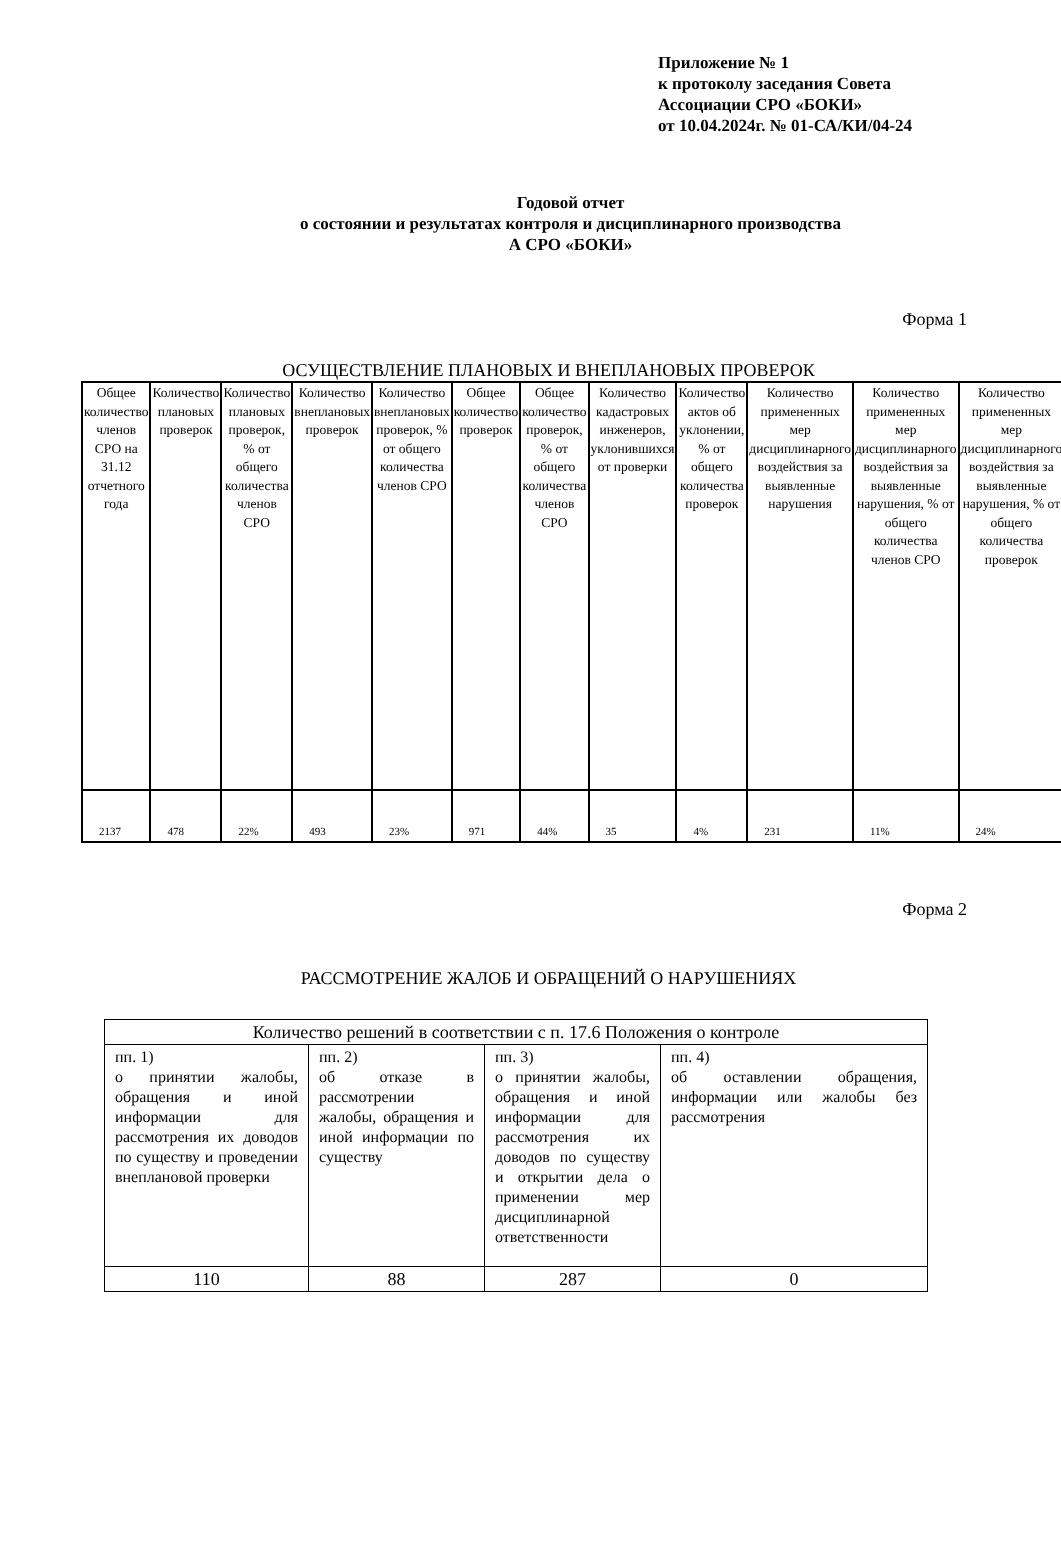Приложение № 1
к протоколу заседания Совета
Ассоциации СРО «БОКИ»
от 10.04.2024г. № 01-СА/КИ/04-24
Годовой отчет
о состоянии и результатах контроля и дисциплинарного производства
А СРО «БОКИ»
Форма 1
ОСУЩЕСТВЛЕНИЕ ПЛАНОВЫХ И ВНЕПЛАНОВЫХ ПРОВЕРОК
| Общее количество членов СРО на 31.12 отчетного года | Количество плановых проверок | Количество плановых проверок, % от общего количества членов СРО | Количество внеплановых проверок | Количество внеплановых проверок, % от общего количества членов СРО | Общее количество проверок | Общее количество проверок, % от общего количества членов СРО | Количество кадастровых инженеров, уклонившихся от проверки | Количество актов об уклонении, % от общего количества проверок | Количество примененных мер дисциплинарного воздействия за выявленные нарушения | Количество примененных мер дисциплинарного воздействия за выявленные нарушения, % от общего количества членов СРО | Количество примененных мер дисциплинарного воздействия за выявленные нарушения, % от общего количества проверок |
| 2137 | 478 | 22% | 493 | 23% | 971 | 44% | 35 | 4% | 231 | 11% | 24% |
Форма 2
РАССМОТРЕНИЕ ЖАЛОБ И ОБРАЩЕНИЙ О НАРУШЕНИЯХ
| Количество решений в соответствии с п. 17.6 Положения о контроле | | | |
| пп. 1) о принятии жалобы, обращения и иной информации для рассмотрения их доводов по существу и проведении внеплановой проверки | пп. 2) об отказе в рассмотрении жалобы, обращения и иной информации по существу | пп. 3) о принятии жалобы, обращения и иной информации для рассмотрения их доводов по существу и открытии дела о применении мер дисциплинарной ответственности | пп. 4) об оставлении обращения, информации или жалобы без рассмотрения |
| 110 | 88 | 287 | 0 |